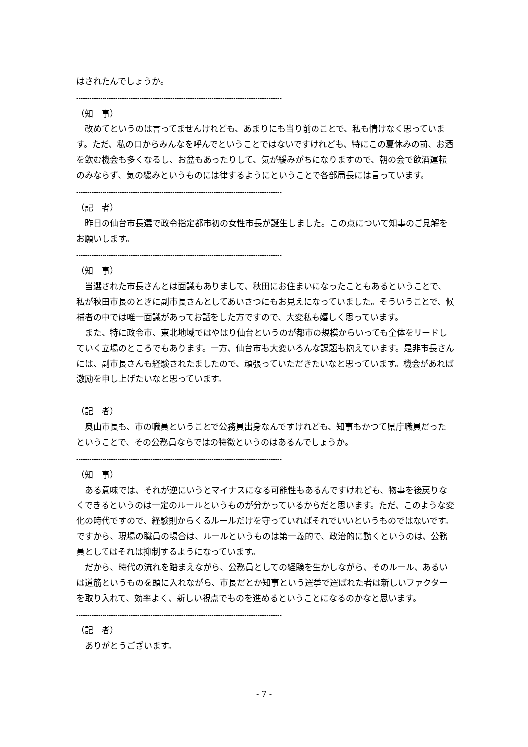はされたんでしょうか。
----------------------------------------------------------------------------------------------
（知　事）
改めてというのは言ってませんけれども、あまりにも当り前のことで、私も情けなく思っています。ただ、私の口からみんなを呼んでということではないですけれども、特にこの夏休みの前、お酒を飲む機会も多くなるし、お盆もあったりして、気が緩みがちになりますので、朝の会で飲酒運転のみならず、気の緩みというものには律するようにということで各部局長には言っています。
----------------------------------------------------------------------------------------------
（記　者）
昨日の仙台市長選で政令指定都市初の女性市長が誕生しました。この点について知事のご見解をお願いします。
----------------------------------------------------------------------------------------------
（知　事）
当選された市長さんとは面識もありまして、秋田にお住まいになったこともあるということで、私が秋田市長のときに副市長さんとしてあいさつにもお見えになっていました。そういうことで、候補者の中では唯一面識があってお話をした方ですので、大変私も嬉しく思っています。
また、特に政令市、東北地域ではやはり仙台というのが都市の規模からいっても全体をリードしていく立場のところでもあります。一方、仙台市も大変いろんな課題も抱えています。是非市長さんには、副市長さんも経験されたましたので、頑張っていただきたいなと思っています。機会があれば激励を申し上げたいなと思っています。
----------------------------------------------------------------------------------------------
（記　者）
奥山市長も、市の職員ということで公務員出身なんですけれども、知事もかつて県庁職員だったということで、その公務員ならではの特徴というのはあるんでしょうか。
----------------------------------------------------------------------------------------------
（知　事）
ある意味では、それが逆にいうとマイナスになる可能性もあるんですけれども、物事を後戻りなくできるというのは一定のルールというものが分かっているからだと思います。ただ、このような変化の時代ですので、経験則からくるルールだけを守っていればそれでいいというものではないです。ですから、現場の職員の場合は、ルールというものは第一義的で、政治的に動くというのは、公務員としてはそれは抑制するようになっています。
だから、時代の流れを踏まえながら、公務員としての経験を生かしながら、そのルール、あるいは道筋というものを頭に入れながら、市長だとか知事という選挙で選ばれた者は新しいファクターを取り入れて、効率よく、新しい視点でものを進めるということになるのかなと思います。
----------------------------------------------------------------------------------------------
（記　者）
ありがとうございます。
- 7 -